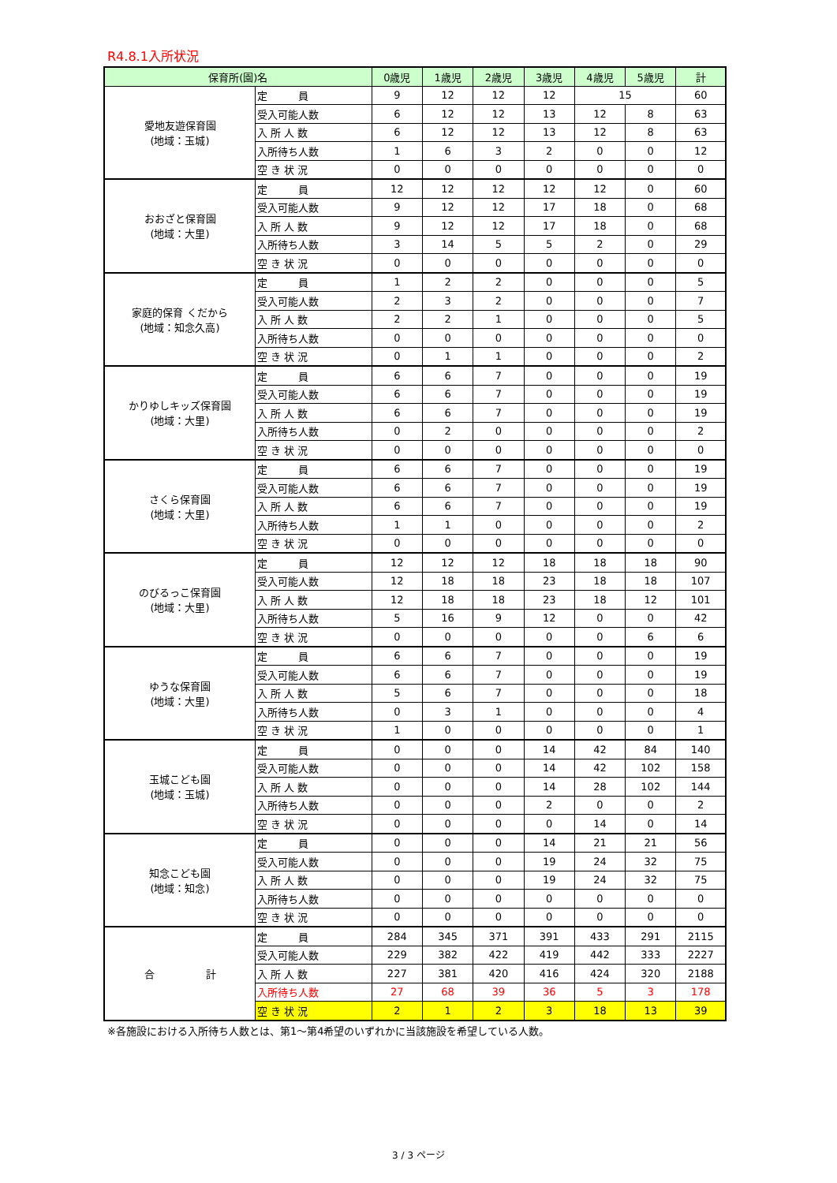R4.8.1入所状況
| 保育所(園)名 | | 0歳児 | 1歳児 | 2歳児 | 3歳児 | 4歳児 | 5歳児 | 計 |
| --- | --- | --- | --- | --- | --- | --- | --- | --- |
| 愛地友遊保育園 (地域：玉城) | 定 員 | 9 | 12 | 12 | 12 | 15 | | 60 |
| | 受入可能人数 | 6 | 12 | 12 | 13 | 12 | 8 | 63 |
| | 入 所 人 数 | 6 | 12 | 12 | 13 | 12 | 8 | 63 |
| | 入所待ち人数 | 1 | 6 | 3 | 2 | 0 | 0 | 12 |
| | 空 き 状 況 | 0 | 0 | 0 | 0 | 0 | 0 | 0 |
| おおざと保育園 (地域：大里) | 定 員 | 12 | 12 | 12 | 12 | 12 | 0 | 60 |
| | 受入可能人数 | 9 | 12 | 12 | 17 | 18 | 0 | 68 |
| | 入 所 人 数 | 9 | 12 | 12 | 17 | 18 | 0 | 68 |
| | 入所待ち人数 | 3 | 14 | 5 | 5 | 2 | 0 | 29 |
| | 空 き 状 況 | 0 | 0 | 0 | 0 | 0 | 0 | 0 |
| 家庭的保育 くだから (地域：知念久高) | 定 員 | 1 | 2 | 2 | 0 | 0 | 0 | 5 |
| | 受入可能人数 | 2 | 3 | 2 | 0 | 0 | 0 | 7 |
| | 入 所 人 数 | 2 | 2 | 1 | 0 | 0 | 0 | 5 |
| | 入所待ち人数 | 0 | 0 | 0 | 0 | 0 | 0 | 0 |
| | 空 き 状 況 | 0 | 1 | 1 | 0 | 0 | 0 | 2 |
| かりゆしキッズ保育園 (地域：大里) | 定 員 | 6 | 6 | 7 | 0 | 0 | 0 | 19 |
| | 受入可能人数 | 6 | 6 | 7 | 0 | 0 | 0 | 19 |
| | 入 所 人 数 | 6 | 6 | 7 | 0 | 0 | 0 | 19 |
| | 入所待ち人数 | 0 | 2 | 0 | 0 | 0 | 0 | 2 |
| | 空 き 状 況 | 0 | 0 | 0 | 0 | 0 | 0 | 0 |
| さくら保育園 (地域：大里) | 定 員 | 6 | 6 | 7 | 0 | 0 | 0 | 19 |
| | 受入可能人数 | 6 | 6 | 7 | 0 | 0 | 0 | 19 |
| | 入 所 人 数 | 6 | 6 | 7 | 0 | 0 | 0 | 19 |
| | 入所待ち人数 | 1 | 1 | 0 | 0 | 0 | 0 | 2 |
| | 空 き 状 況 | 0 | 0 | 0 | 0 | 0 | 0 | 0 |
| のびるっこ保育園 (地域：大里) | 定 員 | 12 | 12 | 12 | 18 | 18 | 18 | 90 |
| | 受入可能人数 | 12 | 18 | 18 | 23 | 18 | 18 | 107 |
| | 入 所 人 数 | 12 | 18 | 18 | 23 | 18 | 12 | 101 |
| | 入所待ち人数 | 5 | 16 | 9 | 12 | 0 | 0 | 42 |
| | 空 き 状 況 | 0 | 0 | 0 | 0 | 0 | 6 | 6 |
| ゆうな保育園 (地域：大里) | 定 員 | 6 | 6 | 7 | 0 | 0 | 0 | 19 |
| | 受入可能人数 | 6 | 6 | 7 | 0 | 0 | 0 | 19 |
| | 入 所 人 数 | 5 | 6 | 7 | 0 | 0 | 0 | 18 |
| | 入所待ち人数 | 0 | 3 | 1 | 0 | 0 | 0 | 4 |
| | 空 き 状 況 | 1 | 0 | 0 | 0 | 0 | 0 | 1 |
| 玉城こども園 (地域：玉城) | 定 員 | 0 | 0 | 0 | 14 | 42 | 84 | 140 |
| | 受入可能人数 | 0 | 0 | 0 | 14 | 42 | 102 | 158 |
| | 入 所 人 数 | 0 | 0 | 0 | 14 | 28 | 102 | 144 |
| | 入所待ち人数 | 0 | 0 | 0 | 2 | 0 | 0 | 2 |
| | 空 き 状 況 | 0 | 0 | 0 | 0 | 14 | 0 | 14 |
| 知念こども園 (地域：知念) | 定 員 | 0 | 0 | 0 | 14 | 21 | 21 | 56 |
| | 受入可能人数 | 0 | 0 | 0 | 19 | 24 | 32 | 75 |
| | 入 所 人 数 | 0 | 0 | 0 | 19 | 24 | 32 | 75 |
| | 入所待ち人数 | 0 | 0 | 0 | 0 | 0 | 0 | 0 |
| | 空 き 状 況 | 0 | 0 | 0 | 0 | 0 | 0 | 0 |
| 合 計 | 定 員 | 284 | 345 | 371 | 391 | 433 | 291 | 2115 |
| | 受入可能人数 | 229 | 382 | 422 | 419 | 442 | 333 | 2227 |
| | 入 所 人 数 | 227 | 381 | 420 | 416 | 424 | 320 | 2188 |
| | 入所待ち人数 | 27 | 68 | 39 | 36 | 5 | 3 | 178 |
| | 空 き 状 況 | 2 | 1 | 2 | 3 | 18 | 13 | 39 |
※各施設における入所待ち人数とは、第1～第4希望のいずれかに当該施設を希望している人数。
3 / 3 ページ